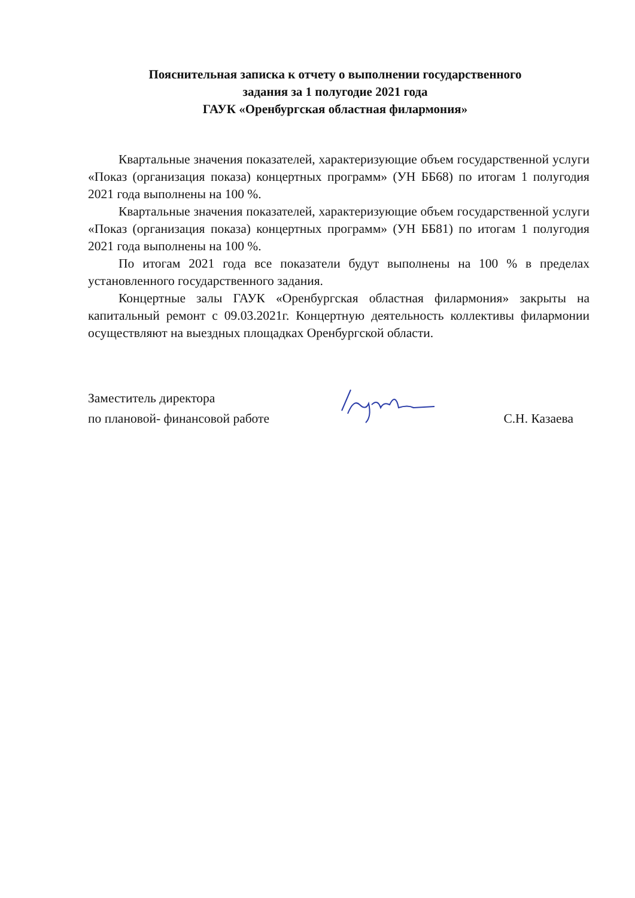Пояснительная записка к отчету о выполнении государственного
задания за 1 полугодие 2021 года
ГАУК «Оренбургская областная филармония»
Квартальные значения показателей, характеризующие объем государственной услуги «Показ (организация показа) концертных программ» (УН ББ68) по итогам 1 полугодия 2021 года выполнены на 100 %.
Квартальные значения показателей, характеризующие объем государственной услуги «Показ (организация показа) концертных программ» (УН ББ81) по итогам 1 полугодия 2021 года выполнены на 100 %.
По итогам 2021 года все показатели будут выполнены на 100 % в пределах установленного государственного задания.
Концертные залы ГАУК «Оренбургская областная филармония» закрыты на капитальный ремонт с 09.03.2021г. Концертную деятельность коллективы филармонии осуществляют на выездных площадках Оренбургской области.
Заместитель директора
по плановой- финансовой работе
С.Н. Казаева